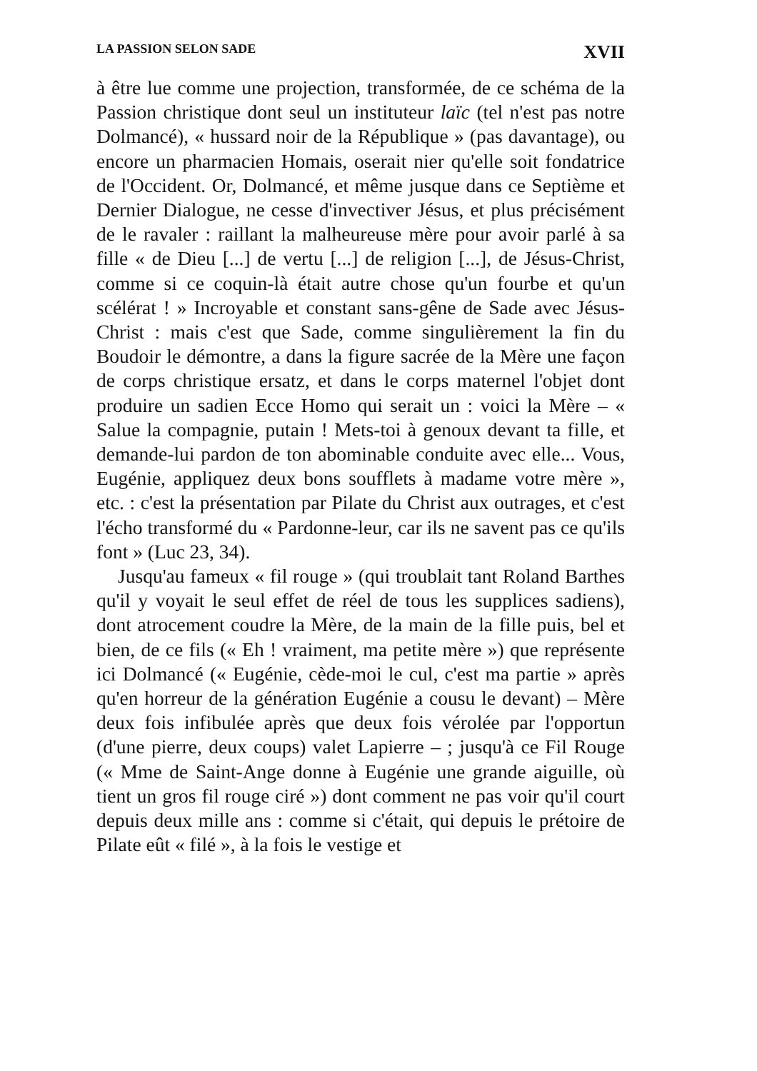LA PASSION SELON SADE XVII
à être lue comme une projection, transformée, de ce schéma de la Passion christique dont seul un instituteur laïc (tel n'est pas notre Dolmancé), « hussard noir de la République » (pas davantage), ou encore un pharmacien Homais, oserait nier qu'elle soit fondatrice de l'Occident. Or, Dolmancé, et même jusque dans ce Septième et Dernier Dialogue, ne cesse d'invectiver Jésus, et plus précisément de le ravaler : raillant la malheureuse mère pour avoir parlé à sa fille « de Dieu [...] de vertu [...] de religion [...], de Jésus-Christ, comme si ce coquin-là était autre chose qu'un fourbe et qu'un scélérat ! » Incroyable et constant sans-gêne de Sade avec Jésus-Christ : mais c'est que Sade, comme singulièrement la fin du Boudoir le démontre, a dans la figure sacrée de la Mère une façon de corps christique ersatz, et dans le corps maternel l'objet dont produire un sadien Ecce Homo qui serait un : voici la Mère – « Salue la compagnie, putain ! Mets-toi à genoux devant ta fille, et demande-lui pardon de ton abominable conduite avec elle... Vous, Eugénie, appliquez deux bons soufflets à madame votre mère », etc. : c'est la présentation par Pilate du Christ aux outrages, et c'est l'écho transformé du « Pardonne-leur, car ils ne savent pas ce qu'ils font » (Luc 23, 34).
Jusqu'au fameux « fil rouge » (qui troublait tant Roland Barthes qu'il y voyait le seul effet de réel de tous les supplices sadiens), dont atrocement coudre la Mère, de la main de la fille puis, bel et bien, de ce fils (« Eh ! vraiment, ma petite mère ») que représente ici Dolmancé (« Eugénie, cède-moi le cul, c'est ma partie » après qu'en horreur de la génération Eugénie a cousu le devant) – Mère deux fois infibulée après que deux fois vérolée par l'opportun (d'une pierre, deux coups) valet Lapierre – ; jusqu'à ce Fil Rouge (« Mme de Saint-Ange donne à Eugénie une grande aiguille, où tient un gros fil rouge ciré ») dont comment ne pas voir qu'il court depuis deux mille ans : comme si c'était, qui depuis le prétoire de Pilate eût « filé », à la fois le vestige et